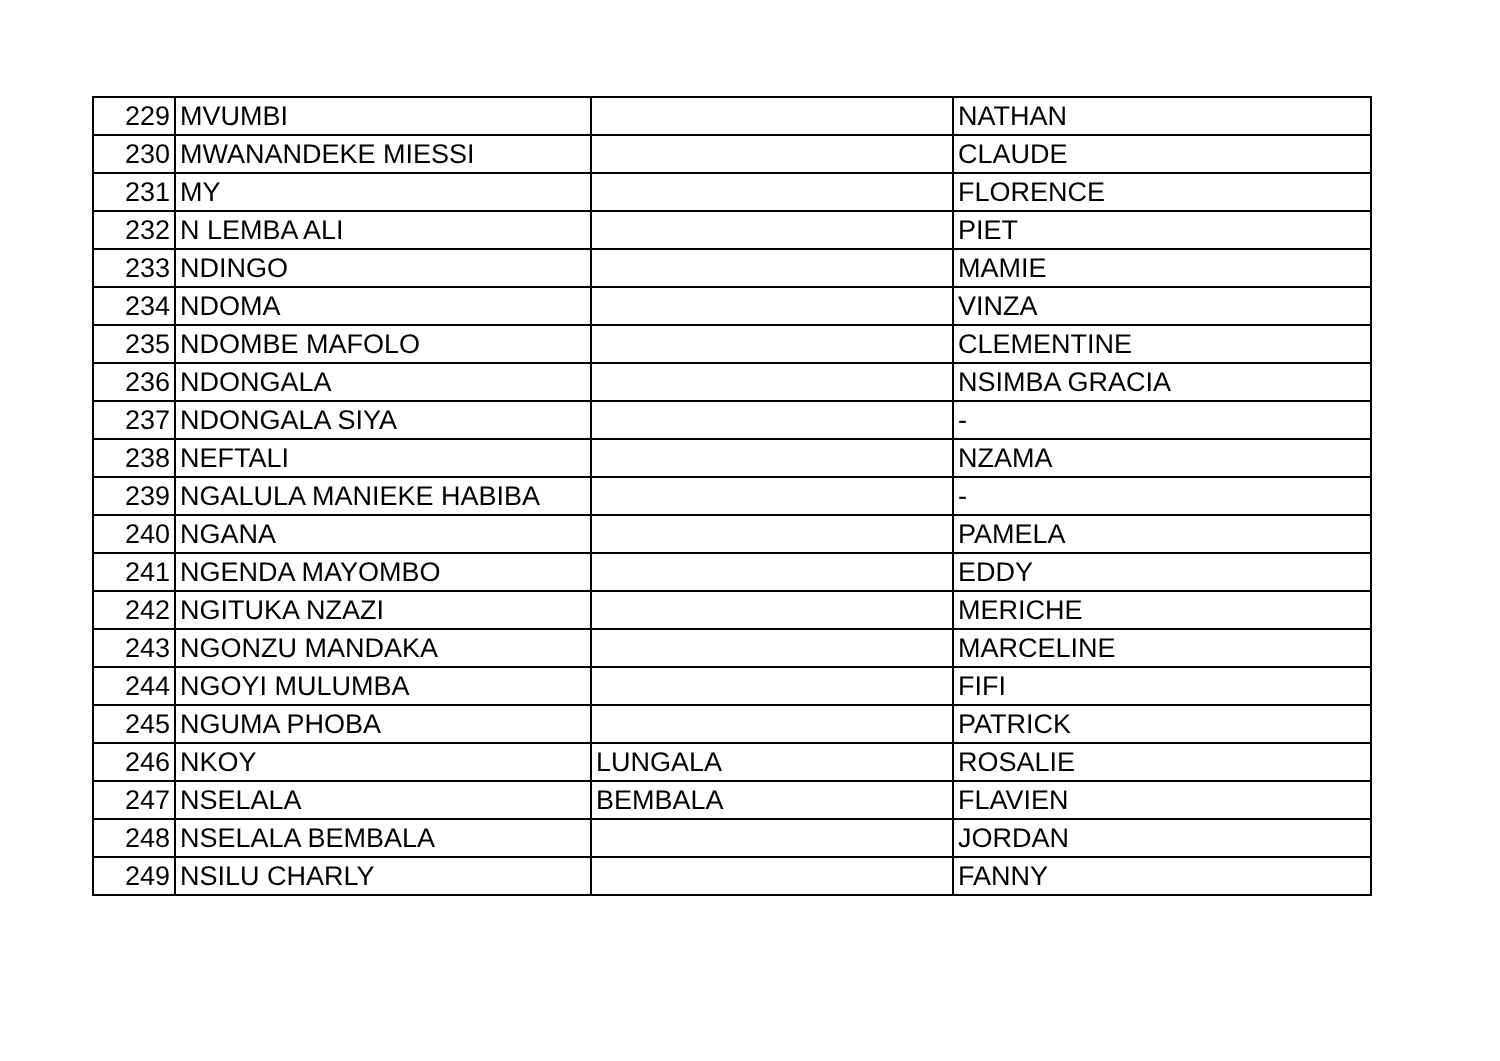| 229 | MVUMBI | | NATHAN |
| 230 | MWANANDEKE MIESSI | | CLAUDE |
| 231 | MY | | FLORENCE |
| 232 | N LEMBA ALI | | PIET |
| 233 | NDINGO | | MAMIE |
| 234 | NDOMA | | VINZA |
| 235 | NDOMBE MAFOLO | | CLEMENTINE |
| 236 | NDONGALA | | NSIMBA GRACIA |
| 237 | NDONGALA SIYA | | - |
| 238 | NEFTALI | | NZAMA |
| 239 | NGALULA MANIEKE HABIBA | | - |
| 240 | NGANA | | PAMELA |
| 241 | NGENDA MAYOMBO | | EDDY |
| 242 | NGITUKA NZAZI | | MERICHE |
| 243 | NGONZU MANDAKA | | MARCELINE |
| 244 | NGOYI MULUMBA | | FIFI |
| 245 | NGUMA PHOBA | | PATRICK |
| 246 | NKOY | LUNGALA | ROSALIE |
| 247 | NSELALA | BEMBALA | FLAVIEN |
| 248 | NSELALA BEMBALA | | JORDAN |
| 249 | NSILU CHARLY | | FANNY |